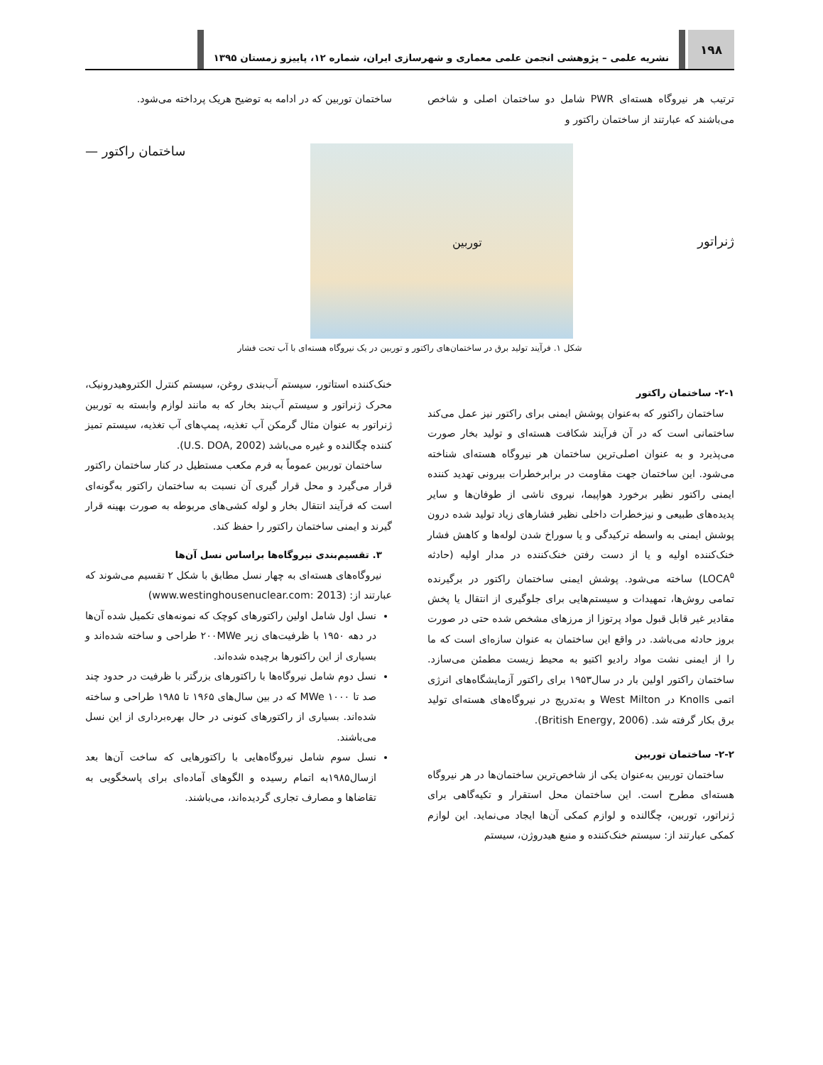۱۹۸
نشریه علمی – پژوهشی انجمن علمی معماری و شهرسازی ایران، شماره ۱۲، پاییزو زمستان ۱۳۹۵
ترتیب هر نیروگاه هسته‌ای PWR شامل دو ساختمان اصلی و شاخص می‌باشند که عبارتند از ساختمان راکتور و
ساختمان توربین که در ادامه به توضیح هریک پرداخته می‌شود.
ژنراتور
توربین
ساختمان راکتور —
شکل ۱. فرآیند تولید برق در ساختمان‌های راکتور و توربین در یک نیروگاه هسته‌ای با آب تحت فشار
۲-۱- ساختمان راکتور
ساختمان راکتور که به‌عنوان پوشش ایمنی برای راکتور نیز عمل می‌کند ساختمانی است که در آن فرآیند شکافت هسته‌ای و تولید بخار صورت می‌پذیرد و به عنوان اصلی‌ترین ساختمان هر نیروگاه هسته‌ای شناخته می‌شود. این ساختمان جهت مقاومت در برابرخطرات بیرونی تهدید کننده ایمنی راکتور نظیر برخورد هواپیما، نیروی ناشی از طوفان‌ها و سایر پدیده‌های طبیعی و نیزخطرات داخلی نظیر فشارهای زیاد تولید شده درون پوشش ایمنی به واسطه ترکیدگی و یا سوراخ شدن لوله‌ها و کاهش فشار خنک‌کننده اولیه و یا از دست رفتن خنک‌کننده در مدار اولیه (حادثه LOCA<sup>۵</sup>) ساخته می‌شود. پوشش ایمنی ساختمان راکتور در برگیرنده تمامی روش‌ها، تمهیدات و سیستم‌هایی برای جلوگیری از انتقال یا پخش مقادیر غیر قابل قبول مواد پرتوزا از مرزهای مشخص شده حتی در صورت بروز حادثه می‌باشد. در واقع این ساختمان به عنوان سازه‌ای است که ما را از ایمنی نشت مواد رادیو اکتیو به محیط زیست مطمئن می‌سازد. ساختمان راکتور اولین بار در سال۱۹۵۳ برای راکتور آزمایشگاه‌های انرژی اتمی Knolls در West Milton و به‌تدریج در نیروگاه‌های هسته‌ای تولید برق بکار گرفته شد. (British Energy, 2006).
۲-۲- ساختمان توربین
ساختمان توربین به‌عنوان یکی از شاخص‌ترین ساختمان‌ها در هر نیروگاه هسته‌ای مطرح است. این ساختمان محل استقرار و تکیه‌گاهی برای ژنراتور، توربین، چگالنده و لوازم کمکی آن‌ها ایجاد می‌نماید. این لوازم کمکی عبارتند از: سیستم خنک‌کننده و منبع هیدروژن، سیستم
خنک‌کننده استاتور، سیستم آب‌بندی روغن، سیستم کنترل الکتروهیدرونیک، محرک ژنراتور و سیستم آب‌بند بخار که به مانند لوازم وابسته به توربین ژنراتور به عنوان مثال گرمکن آب تغذیه، پمپ‌های آب تغذیه، سیستم تمیز کننده چگالنده و غیره می‌باشد (U.S. DOA, 2002).
ساختمان توربین عموماً به فرم مکعب مستطیل در کنار ساختمان راکتور قرار می‌گیرد و محل قرار گیری آن نسبت به ساختمان راکتور به‌گونه‌ای است که فرآیند انتقال بخار و لوله کشی‌های مربوطه به صورت بهینه قرار گیرند و ایمنی ساختمان راکتور را حفظ کند.
۳. تقسیم‌بندی نیروگاه‌ها براساس نسل آن‌ها
نیروگاه‌های هسته‌ای به چهار نسل مطابق با شکل ۲ تقسیم می‌شوند که عبارتند از: (www.westinghousenuclear.com: 2013)
نسل اول شامل اولین راکتورهای کوچک که نمونه‌های تکمیل شده آن‌ها در دهه ۱۹۵۰ با ظرفیت‌های زیر ۲۰۰MWe طراحی و ساخته شده‌اند و بسیاری از این راکتورها برچیده شده‌اند.
نسل دوم شامل نیروگاه‌ها با راکتورهای بزرگتر با ظرفیت در حدود چند صد تا ۱۰۰۰ MWe که در بین سال‌های ۱۹۶۵ تا ۱۹۸۵ طراحی و ساخته شده‌اند. بسیاری از راکتورهای کنونی در حال بهره‌برداری از این نسل می‌باشند.
نسل سوم شامل نیروگاه‌هایی با راکتورهایی که ساخت آن‌ها بعد ازسال۱۹۸۵به اتمام رسیده و الگوهای آماده‌ای برای پاسخگویی به تقاضاها و مصارف تجاری گردیده‌اند، می‌باشند.